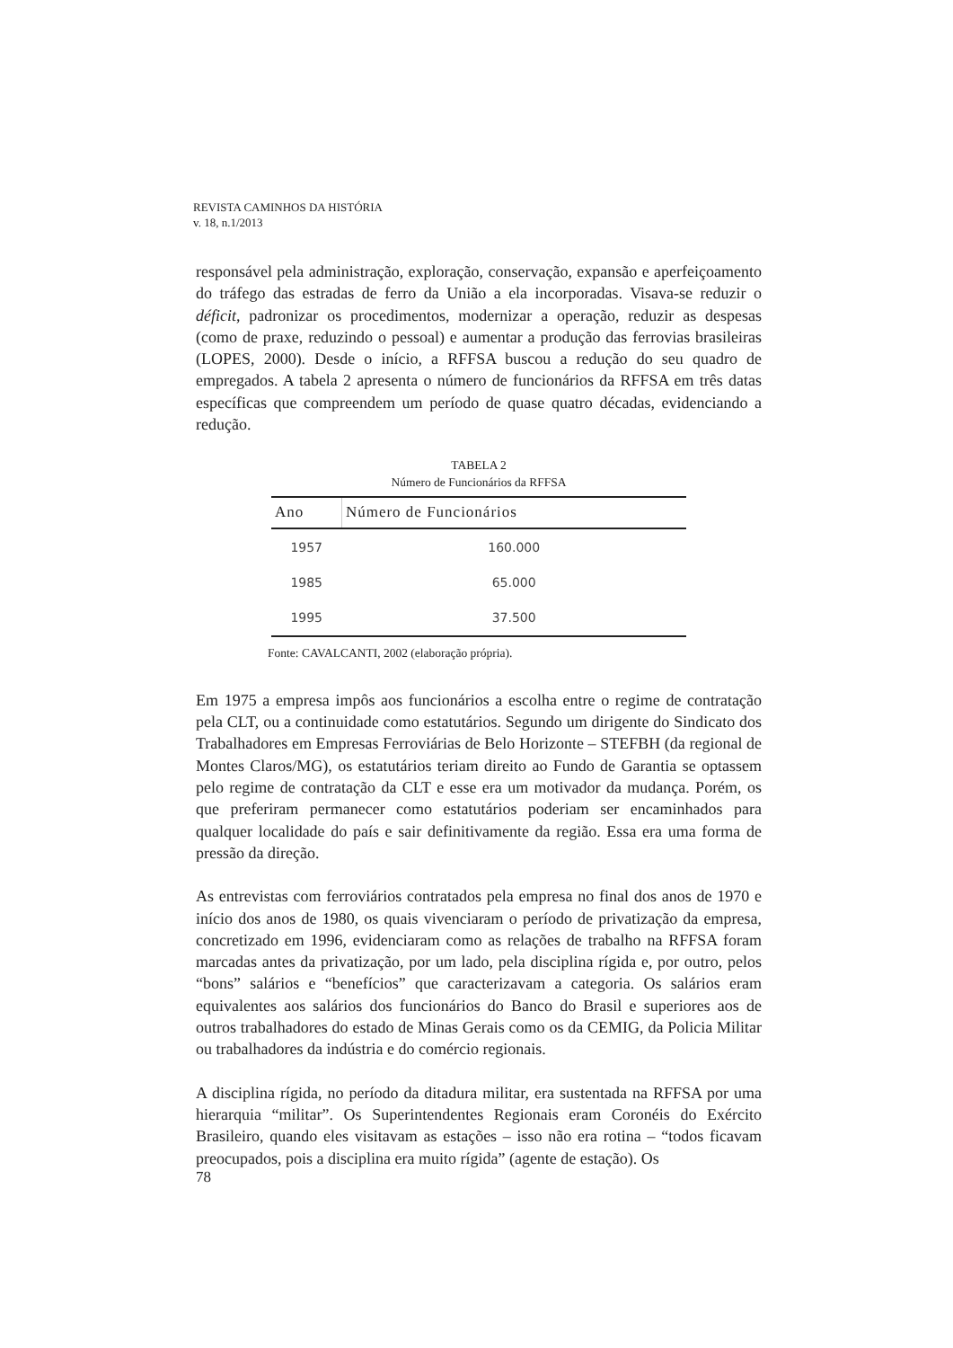REVISTA CAMINHOS DA HISTÓRIA
v. 18, n.1/2013
responsável pela administração, exploração, conservação, expansão e aperfeiçoamento do tráfego das estradas de ferro da União a ela incorporadas. Visava-se reduzir o déficit, padronizar os procedimentos, modernizar a operação, reduzir as despesas (como de praxe, reduzindo o pessoal) e aumentar a produção das ferrovias brasileiras (LOPES, 2000). Desde o início, a RFFSA buscou a redução do seu quadro de empregados. A tabela 2 apresenta o número de funcionários da RFFSA em três datas específicas que compreendem um período de quase quatro décadas, evidenciando a redução.
TABELA 2
Número de Funcionários da RFFSA
| Ano | Número de Funcionários |
| --- | --- |
| 1957 | 160.000 |
| 1985 | 65.000 |
| 1995 | 37.500 |
Fonte: CAVALCANTI, 2002 (elaboração própria).
Em 1975 a empresa impôs aos funcionários a escolha entre o regime de contratação pela CLT, ou a continuidade como estatutários. Segundo um dirigente do Sindicato dos Trabalhadores em Empresas Ferroviárias de Belo Horizonte – STEFBH (da regional de Montes Claros/MG), os estatutários teriam direito ao Fundo de Garantia se optassem pelo regime de contratação da CLT e esse era um motivador da mudança. Porém, os que preferiram permanecer como estatutários poderiam ser encaminhados para qualquer localidade do país e sair definitivamente da região. Essa era uma forma de pressão da direção.
As entrevistas com ferroviários contratados pela empresa no final dos anos de 1970 e início dos anos de 1980, os quais vivenciaram o período de privatização da empresa, concretizado em 1996, evidenciaram como as relações de trabalho na RFFSA foram marcadas antes da privatização, por um lado, pela disciplina rígida e, por outro, pelos “bons” salários e “benefícios” que caracterizavam a categoria. Os salários eram equivalentes aos salários dos funcionários do Banco do Brasil e superiores aos de outros trabalhadores do estado de Minas Gerais como os da CEMIG, da Policia Militar ou trabalhadores da indústria e do comércio regionais.
A disciplina rígida, no período da ditadura militar, era sustentada na RFFSA por uma hierarquia “militar”. Os Superintendentes Regionais eram Coronéis do Exército Brasileiro, quando eles visitavam as estações – isso não era rotina – “todos ficavam preocupados, pois a disciplina era muito rígida” (agente de estação). Os
78